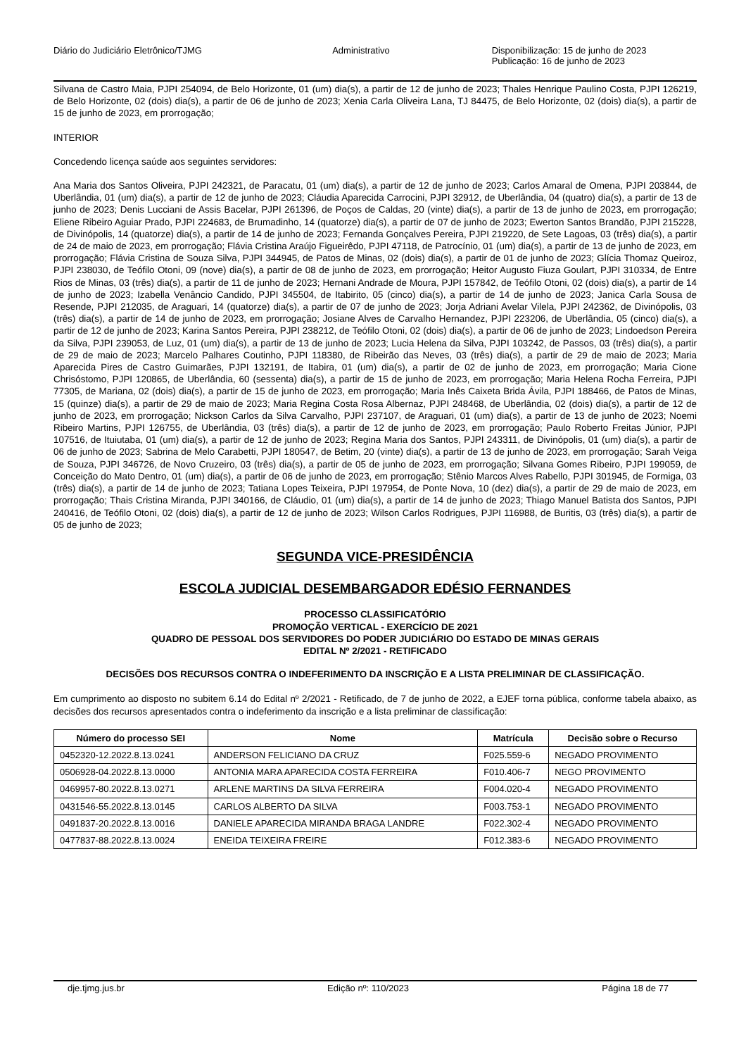Diário do Judiciário Eletrônico/TJMG
Administrativo Disponibilização: 15 de junho de 2023
Publicação: 16 de junho de 2023
Silvana de Castro Maia, PJPI 254094, de Belo Horizonte, 01 (um) dia(s), a partir de 12 de junho de 2023; Thales Henrique Paulino Costa, PJPI 126219, de Belo Horizonte, 02 (dois) dia(s), a partir de 06 de junho de 2023; Xenia Carla Oliveira Lana, TJ 84475, de Belo Horizonte, 02 (dois) dia(s), a partir de 15 de junho de 2023, em prorrogação;
INTERIOR
Concedendo licença saúde aos seguintes servidores:
Ana Maria dos Santos Oliveira, PJPI 242321, de Paracatu, 01 (um) dia(s), a partir de 12 de junho de 2023; Carlos Amaral de Omena, PJPI 203844, de Uberlândia, 01 (um) dia(s), a partir de 12 de junho de 2023; Cláudia Aparecida Carrocini, PJPI 32912, de Uberlândia, 04 (quatro) dia(s), a partir de 13 de junho de 2023; Denis Lucciani de Assis Bacelar, PJPI 261396, de Poços de Caldas, 20 (vinte) dia(s), a partir de 13 de junho de 2023, em prorrogação; Eliene Ribeiro Aguiar Prado, PJPI 224683, de Brumadinho, 14 (quatorze) dia(s), a partir de 07 de junho de 2023; Ewerton Santos Brandão, PJPI 215228, de Divinópolis, 14 (quatorze) dia(s), a partir de 14 de junho de 2023; Fernanda Gonçalves Pereira, PJPI 219220, de Sete Lagoas, 03 (três) dia(s), a partir de 24 de maio de 2023, em prorrogação; Flávia Cristina Araújo Figueirêdo, PJPI 47118, de Patrocínio, 01 (um) dia(s), a partir de 13 de junho de 2023, em prorrogação; Flávia Cristina de Souza Silva, PJPI 344945, de Patos de Minas, 02 (dois) dia(s), a partir de 01 de junho de 2023; Glícia Thomaz Queiroz, PJPI 238030, de Teófilo Otoni, 09 (nove) dia(s), a partir de 08 de junho de 2023, em prorrogação; Heitor Augusto Fiuza Goulart, PJPI 310334, de Entre Rios de Minas, 03 (três) dia(s), a partir de 11 de junho de 2023; Hernani Andrade de Moura, PJPI 157842, de Teófilo Otoni, 02 (dois) dia(s), a partir de 14 de junho de 2023; Izabella Venâncio Candido, PJPI 345504, de Itabirito, 05 (cinco) dia(s), a partir de 14 de junho de 2023; Janica Carla Sousa de Resende, PJPI 212035, de Araguari, 14 (quatorze) dia(s), a partir de 07 de junho de 2023; Jorja Adriani Avelar Vilela, PJPI 242362, de Divinópolis, 03 (três) dia(s), a partir de 14 de junho de 2023, em prorrogação; Josiane Alves de Carvalho Hernandez, PJPI 223206, de Uberlândia, 05 (cinco) dia(s), a partir de 12 de junho de 2023; Karina Santos Pereira, PJPI 238212, de Teófilo Otoni, 02 (dois) dia(s), a partir de 06 de junho de 2023; Lindoedson Pereira da Silva, PJPI 239053, de Luz, 01 (um) dia(s), a partir de 13 de junho de 2023; Lucia Helena da Silva, PJPI 103242, de Passos, 03 (três) dia(s), a partir de 29 de maio de 2023; Marcelo Palhares Coutinho, PJPI 118380, de Ribeirão das Neves, 03 (três) dia(s), a partir de 29 de maio de 2023; Maria Aparecida Pires de Castro Guimarães, PJPI 132191, de Itabira, 01 (um) dia(s), a partir de 02 de junho de 2023, em prorrogação; Maria Cione Chrisóstomo, PJPI 120865, de Uberlândia, 60 (sessenta) dia(s), a partir de 15 de junho de 2023, em prorrogação; Maria Helena Rocha Ferreira, PJPI 77305, de Mariana, 02 (dois) dia(s), a partir de 15 de junho de 2023, em prorrogação; Maria Inês Caixeta Brida Ávila, PJPI 188466, de Patos de Minas, 15 (quinze) dia(s), a partir de 29 de maio de 2023; Maria Regina Costa Rosa Albernaz, PJPI 248468, de Uberlândia, 02 (dois) dia(s), a partir de 12 de junho de 2023, em prorrogação; Nickson Carlos da Silva Carvalho, PJPI 237107, de Araguari, 01 (um) dia(s), a partir de 13 de junho de 2023; Noemi Ribeiro Martins, PJPI 126755, de Uberlândia, 03 (três) dia(s), a partir de 12 de junho de 2023, em prorrogação; Paulo Roberto Freitas Júnior, PJPI 107516, de Ituiutaba, 01 (um) dia(s), a partir de 12 de junho de 2023; Regina Maria dos Santos, PJPI 243311, de Divinópolis, 01 (um) dia(s), a partir de 06 de junho de 2023; Sabrina de Melo Carabetti, PJPI 180547, de Betim, 20 (vinte) dia(s), a partir de 13 de junho de 2023, em prorrogação; Sarah Veiga de Souza, PJPI 346726, de Novo Cruzeiro, 03 (três) dia(s), a partir de 05 de junho de 2023, em prorrogação; Silvana Gomes Ribeiro, PJPI 199059, de Conceição do Mato Dentro, 01 (um) dia(s), a partir de 06 de junho de 2023, em prorrogação; Stênio Marcos Alves Rabello, PJPI 301945, de Formiga, 03 (três) dia(s), a partir de 14 de junho de 2023; Tatiana Lopes Teixeira, PJPI 197954, de Ponte Nova, 10 (dez) dia(s), a partir de 29 de maio de 2023, em prorrogação; Thais Cristina Miranda, PJPI 340166, de Cláudio, 01 (um) dia(s), a partir de 14 de junho de 2023; Thiago Manuel Batista dos Santos, PJPI 240416, de Teófilo Otoni, 02 (dois) dia(s), a partir de 12 de junho de 2023; Wilson Carlos Rodrigues, PJPI 116988, de Buritis, 03 (três) dia(s), a partir de 05 de junho de 2023;
SEGUNDA VICE-PRESIDÊNCIA
ESCOLA JUDICIAL DESEMBARGADOR EDÉSIO FERNANDES
PROCESSO CLASSIFICATÓRIO
PROMOÇÃO VERTICAL - EXERCÍCIO DE 2021
QUADRO DE PESSOAL DOS SERVIDORES DO PODER JUDICIÁRIO DO ESTADO DE MINAS GERAIS
EDITAL Nº 2/2021 - RETIFICADO
DECISÕES DOS RECURSOS CONTRA O INDEFERIMENTO DA INSCRIÇÃO E A LISTA PRELIMINAR DE CLASSIFICAÇÃO.
Em cumprimento ao disposto no subitem 6.14 do Edital nº 2/2021 - Retificado, de 7 de junho de 2022, a EJEF torna pública, conforme tabela abaixo, as decisões dos recursos apresentados contra o indeferimento da inscrição e a lista preliminar de classificação:
| Número do processo SEI | Nome | Matrícula | Decisão sobre o Recurso |
| --- | --- | --- | --- |
| 0452320-12.2022.8.13.0241 | ANDERSON FELICIANO DA CRUZ | F025.559-6 | NEGADO PROVIMENTO |
| 0506928-04.2022.8.13.0000 | ANTONIA MARA APARECIDA COSTA FERREIRA | F010.406-7 | NEGO PROVIMENTO |
| 0469957-80.2022.8.13.0271 | ARLENE MARTINS DA SILVA FERREIRA | F004.020-4 | NEGADO PROVIMENTO |
| 0431546-55.2022.8.13.0145 | CARLOS ALBERTO DA SILVA | F003.753-1 | NEGADO PROVIMENTO |
| 0491837-20.2022.8.13.0016 | DANIELE APARECIDA MIRANDA BRAGA LANDRE | F022.302-4 | NEGADO PROVIMENTO |
| 0477837-88.2022.8.13.0024 | ENEIDA TEIXEIRA FREIRE | F012.383-6 | NEGADO PROVIMENTO |
dje.tjmg.jus.br Edição nº: 110/2023 Página 18 de 77